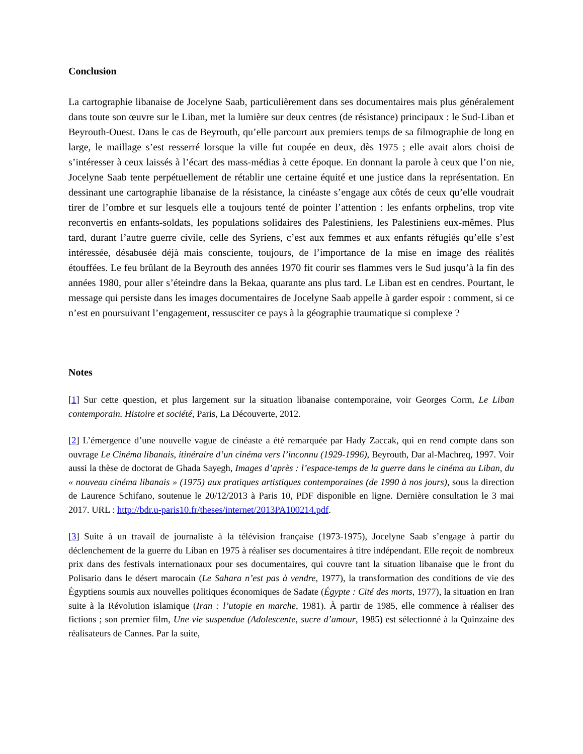Conclusion
La cartographie libanaise de Jocelyne Saab, particulièrement dans ses documentaires mais plus généralement dans toute son œuvre sur le Liban, met la lumière sur deux centres (de résistance) principaux : le Sud-Liban et Beyrouth-Ouest. Dans le cas de Beyrouth, qu’elle parcourt aux premiers temps de sa filmographie de long en large, le maillage s’est resserré lorsque la ville fut coupée en deux, dès 1975 ; elle avait alors choisi de s’intéresser à ceux laissés à l’écart des mass-médias à cette époque. En donnant la parole à ceux que l’on nie, Jocelyne Saab tente perpétuellement de rétablir une certaine équité et une justice dans la représentation. En dessinant une cartographie libanaise de la résistance, la cinéaste s’engage aux côtés de ceux qu’elle voudrait tirer de l’ombre et sur lesquels elle a toujours tenté de pointer l’attention : les enfants orphelins, trop vite reconvertis en enfants-soldats, les populations solidaires des Palestiniens, les Palestiniens eux-mêmes. Plus tard, durant l’autre guerre civile, celle des Syriens, c’est aux femmes et aux enfants réfugiés qu’elle s’est intéressée, désabusée déjà mais consciente, toujours, de l’importance de la mise en image des réalités étouffées. Le feu brûlant de la Beyrouth des années 1970 fit courir ses flammes vers le Sud jusqu’à la fin des années 1980, pour aller s’éteindre dans la Bekaa, quarante ans plus tard. Le Liban est en cendres. Pourtant, le message qui persiste dans les images documentaires de Jocelyne Saab appelle à garder espoir : comment, si ce n’est en poursuivant l’engagement, ressusciter ce pays à la géographie traumatique si complexe ?
Notes
[1] Sur cette question, et plus largement sur la situation libanaise contemporaine, voir Georges Corm, Le Liban contemporain. Histoire et société, Paris, La Découverte, 2012.
[2] L’émergence d’une nouvelle vague de cinéaste a été remarquée par Hady Zaccak, qui en rend compte dans son ouvrage Le Cinéma libanais, itinéraire d’un cinéma vers l’inconnu (1929-1996), Beyrouth, Dar al-Machreq, 1997. Voir aussi la thèse de doctorat de Ghada Sayegh, Images d’après : l’espace-temps de la guerre dans le cinéma au Liban, du « nouveau cinéma libanais » (1975) aux pratiques artistiques contemporaines (de 1990 à nos jours), sous la direction de Laurence Schifano, soutenue le 20/12/2013 à Paris 10, PDF disponible en ligne. Dernière consultation le 3 mai 2017. URL : http://bdr.u-paris10.fr/theses/internet/2013PA100214.pdf.
[3] Suite à un travail de journaliste à la télévision française (1973-1975), Jocelyne Saab s’engage à partir du déclenchement de la guerre du Liban en 1975 à réaliser ses documentaires à titre indépendant. Elle reçoit de nombreux prix dans des festivals internationaux pour ses documentaires, qui couvre tant la situation libanaise que le front du Polisario dans le désert marocain (Le Sahara n’est pas à vendre, 1977), la transformation des conditions de vie des Égyptiens soumis aux nouvelles politiques économiques de Sadate (Égypte : Cité des morts, 1977), la situation en Iran suite à la Révolution islamique (Iran : l’utopie en marche, 1981). À partir de 1985, elle commence à réaliser des fictions ; son premier film, Une vie suspendue (Adolescente, sucre d’amour, 1985) est sélectionné à la Quinzaine des réalisateurs de Cannes. Par la suite,